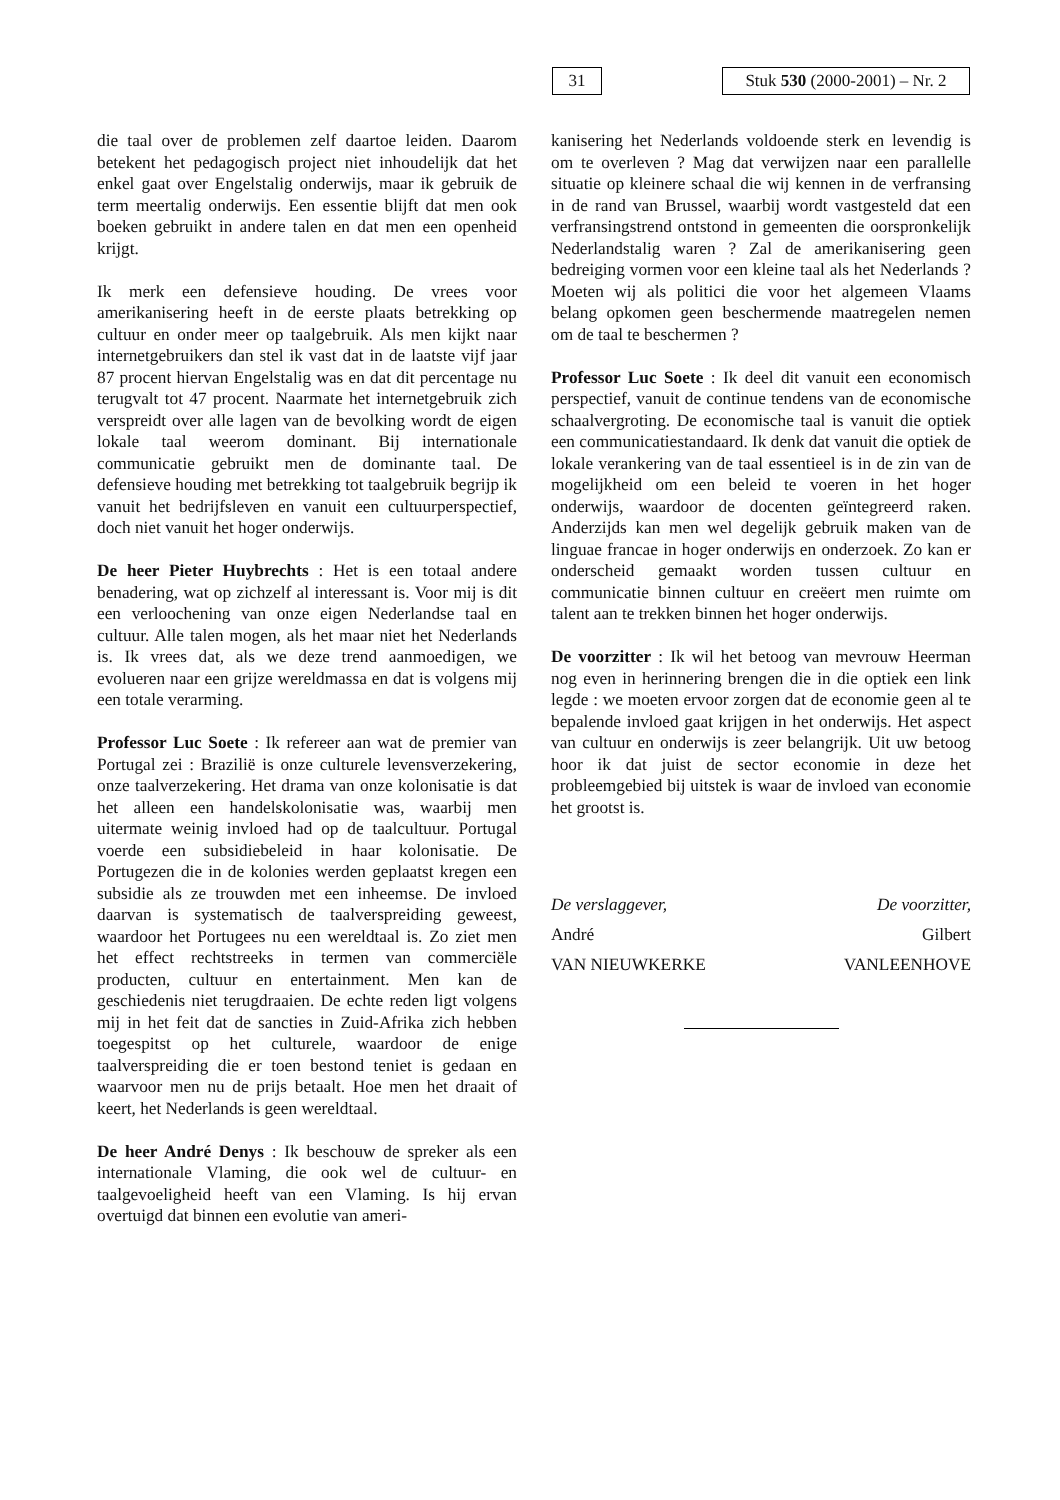31
Stuk 530 (2000-2001) – Nr. 2
die taal over de problemen zelf daartoe leiden. Daarom betekent het pedagogisch project niet inhoudelijk dat het enkel gaat over Engelstalig onderwijs, maar ik gebruik de term meertalig onderwijs. Een essentie blijft dat men ook boeken gebruikt in andere talen en dat men een openheid krijgt.
Ik merk een defensieve houding. De vrees voor amerikanisering heeft in de eerste plaats betrekking op cultuur en onder meer op taalgebruik. Als men kijkt naar internetgebruikers dan stel ik vast dat in de laatste vijf jaar 87 procent hiervan Engelstalig was en dat dit percentage nu terugvalt tot 47 procent. Naarmate het internetgebruik zich verspreidt over alle lagen van de bevolking wordt de eigen lokale taal weerom dominant. Bij internationale communicatie gebruikt men de dominante taal. De defensieve houding met betrekking tot taalgebruik begrijp ik vanuit het bedrijfsleven en vanuit een cultuurperspectief, doch niet vanuit het hoger onderwijs.
De heer Pieter Huybrechts : Het is een totaal andere benadering, wat op zichzelf al interessant is. Voor mij is dit een verloochening van onze eigen Nederlandse taal en cultuur. Alle talen mogen, als het maar niet het Nederlands is. Ik vrees dat, als we deze trend aanmoedigen, we evolueren naar een grijze wereldmassa en dat is volgens mij een totale verarming.
Professor Luc Soete : Ik refereer aan wat de premier van Portugal zei : Brazilië is onze culturele levensverzekering, onze taalverzekering. Het drama van onze kolonisatie is dat het alleen een handelskolonisatie was, waarbij men uitermate weinig invloed had op de taalcultuur. Portugal voerde een subsidiebeleid in haar kolonisatie. De Portugezen die in de kolonies werden geplaatst kregen een subsidie als ze trouwden met een inheemse. De invloed daarvan is systematisch de taalverspreiding geweest, waardoor het Portugees nu een wereldtaal is. Zo ziet men het effect rechtstreeks in termen van commerciële producten, cultuur en entertainment. Men kan de geschiedenis niet terugdraaien. De echte reden ligt volgens mij in het feit dat de sancties in Zuid-Afrika zich hebben toegespitst op het culturele, waardoor de enige taalverspreiding die er toen bestond teniet is gedaan en waarvoor men nu de prijs betaalt. Hoe men het draait of keert, het Nederlands is geen wereldtaal.
De heer André Denys : Ik beschouw de spreker als een internationale Vlaming, die ook wel de cultuur- en taalgevoeligheid heeft van een Vlaming. Is hij ervan overtuigd dat binnen een evolutie van ameri-
kanisering het Nederlands voldoende sterk en levendig is om te overleven ? Mag dat verwijzen naar een parallelle situatie op kleinere schaal die wij kennen in de verfransing in de rand van Brussel, waarbij wordt vastgesteld dat een verfransingstrend ontstond in gemeenten die oorspronkelijk Nederlandstalig waren ? Zal de amerikanisering geen bedreiging vormen voor een kleine taal als het Nederlands ? Moeten wij als politici die voor het algemeen Vlaams belang opkomen geen beschermende maatregelen nemen om de taal te beschermen ?
Professor Luc Soete : Ik deel dit vanuit een economisch perspectief, vanuit de continue tendens van de economische schaalvergroting. De economische taal is vanuit die optiek een communicatiestandaard. Ik denk dat vanuit die optiek de lokale verankering van de taal essentieel is in de zin van de mogelijkheid om een beleid te voeren in het hoger onderwijs, waardoor de docenten geïntegreerd raken. Anderzijds kan men wel degelijk gebruik maken van de linguae francae in hoger onderwijs en onderzoek. Zo kan er onderscheid gemaakt worden tussen cultuur en communicatie binnen cultuur en creëert men ruimte om talent aan te trekken binnen het hoger onderwijs.
De voorzitter : Ik wil het betoog van mevrouw Heerman nog even in herinnering brengen die in die optiek een link legde : we moeten ervoor zorgen dat de economie geen al te bepalende invloed gaat krijgen in het onderwijs. Het aspect van cultuur en onderwijs is zeer belangrijk. Uit uw betoog hoor ik dat juist de sector economie in deze het probleemgebied bij uitstek is waar de invloed van economie het grootst is.
De verslaggever,
André
VAN NIEUWKERKE
De voorzitter,
Gilbert
VANLEENHOVE